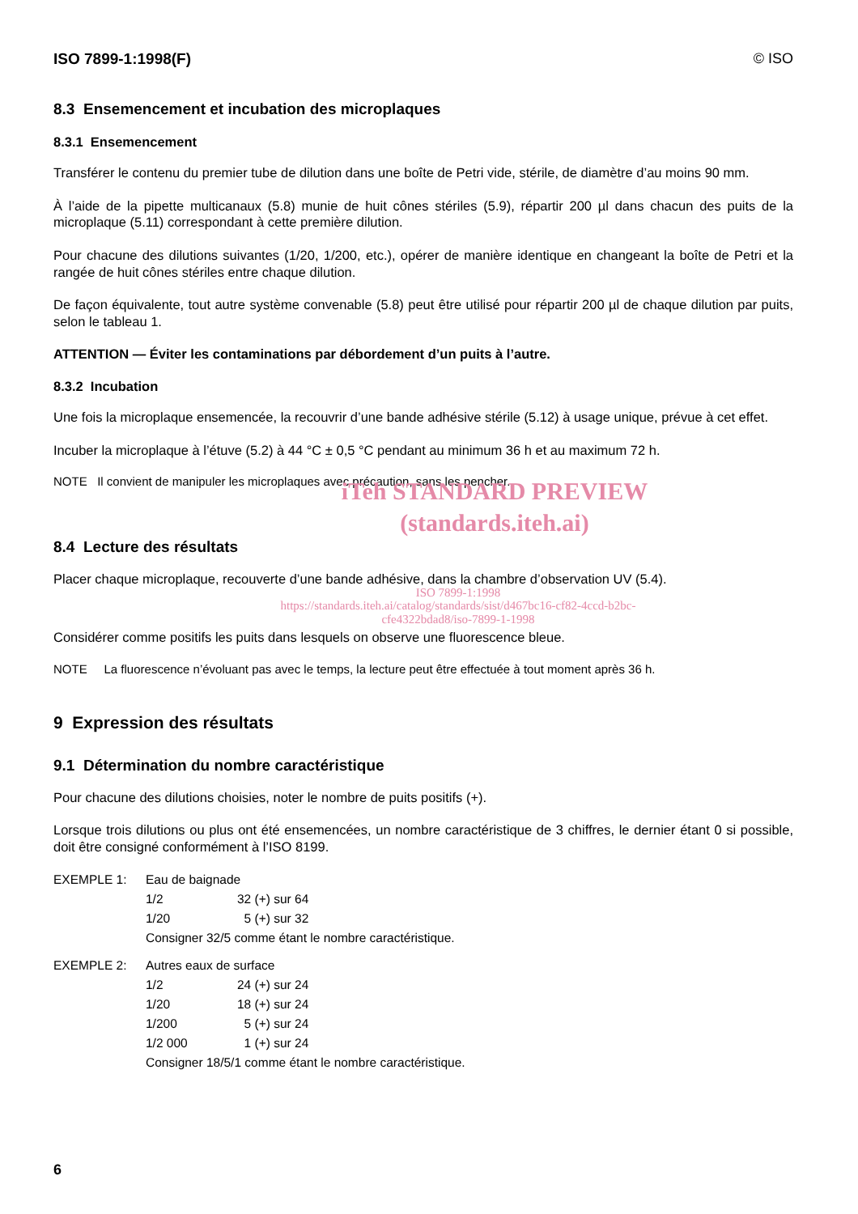ISO 7899-1:1998(F) © ISO
8.3 Ensemencement et incubation des microplaques
8.3.1 Ensemencement
Transférer le contenu du premier tube de dilution dans une boîte de Petri vide, stérile, de diamètre d’au moins 90 mm.
À l’aide de la pipette multicanaux (5.8) munie de huit cônes stériles (5.9), répartir 200 µl dans chacun des puits de la microplaque (5.11) correspondant à cette première dilution.
Pour chacune des dilutions suivantes (1/20, 1/200, etc.), opérer de manière identique en changeant la boîte de Petri et la rangée de huit cônes stériles entre chaque dilution.
De façon équivalente, tout autre système convenable (5.8) peut être utilisé pour répartir 200 µl de chaque dilution par puits, selon le tableau 1.
ATTENTION — Éviter les contaminations par débordement d’un puits à l’autre.
8.3.2 Incubation
Une fois la microplaque ensemencée, la recouvrir d’une bande adhésive stérile (5.12) à usage unique, prévue à cet effet.
Incuber la microplaque à l’étuve (5.2) à 44 °C ± 0,5 °C pendant au minimum 36 h et au maximum 72 h.
NOTE Il convient de manipuler les microplaques avec précaution, sans les pencher.
iTeh STANDARD PREVIEW
(standards.iteh.ai)
8.4 Lecture des résultats
Placer chaque microplaque, recouverte d’une bande adhésive, dans la chambre d’observation UV (5.4).
ISO 7899-1:1998
https://standards.iteh.ai/catalog/standards/sist/d467bc16-cf82-4ccd-b2bc-
cfe4322bdad8/iso-7899-1-1998
Considérer comme positifs les puits dans lesquels on observe une fluorescence bleue.
NOTE La fluorescence n’évoluant pas avec le temps, la lecture peut être effectuée à tout moment après 36 h.
9 Expression des résultats
9.1 Détermination du nombre caractéristique
Pour chacune des dilutions choisies, noter le nombre de puits positifs (+).
Lorsque trois dilutions ou plus ont été ensemencées, un nombre caractéristique de 3 chiffres, le dernier étant 0 si possible, doit être consigné conformément à l’ISO 8199.
| EXEMPLE 1: | Eau de baignade | |
| | 1/2 | 32 (+) sur 64 |
| | 1/20 | 5 (+) sur 32 |
| | Consigner 32/5 comme étant le nombre caractéristique. | |
| EXEMPLE 2: | Autres eaux de surface | |
| | 1/2 | 24 (+) sur 24 |
| | 1/20 | 18 (+) sur 24 |
| | 1/200 | 5 (+) sur 24 |
| | 1/2 000 | 1 (+) sur 24 |
| | Consigner 18/5/1 comme étant le nombre caractéristique. | |
6